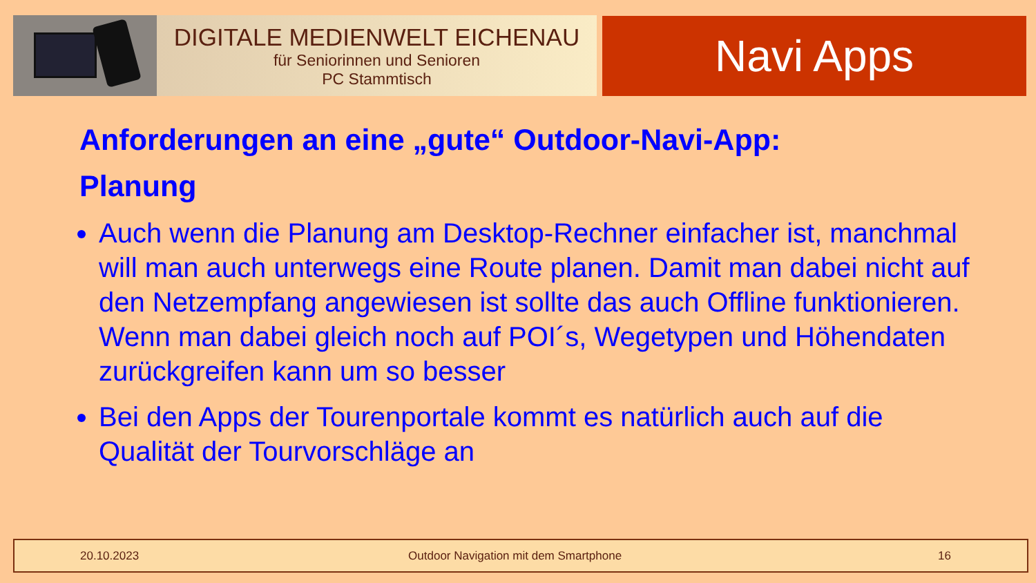DIGITALE MEDIENWELT EICHENAU
für Seniorinnen und Senioren
PC Stammtisch
Navi Apps
Anforderungen an eine „gute“ Outdoor-Navi-App:
Planung
Auch wenn die Planung am Desktop-Rechner einfacher ist, manchmal will man auch unterwegs eine Route planen. Damit man dabei nicht auf den Netzempfang angewiesen ist sollte das auch Offline funktionieren. Wenn man dabei gleich noch auf POI´s, Wegetypen und Höhendaten zurückgreifen kann um so besser
Bei den Apps der Tourenportale kommt es natürlich auch auf die Qualität der Tourvorschläge an
20.10.2023 Outdoor Navigation mit dem Smartphone 16